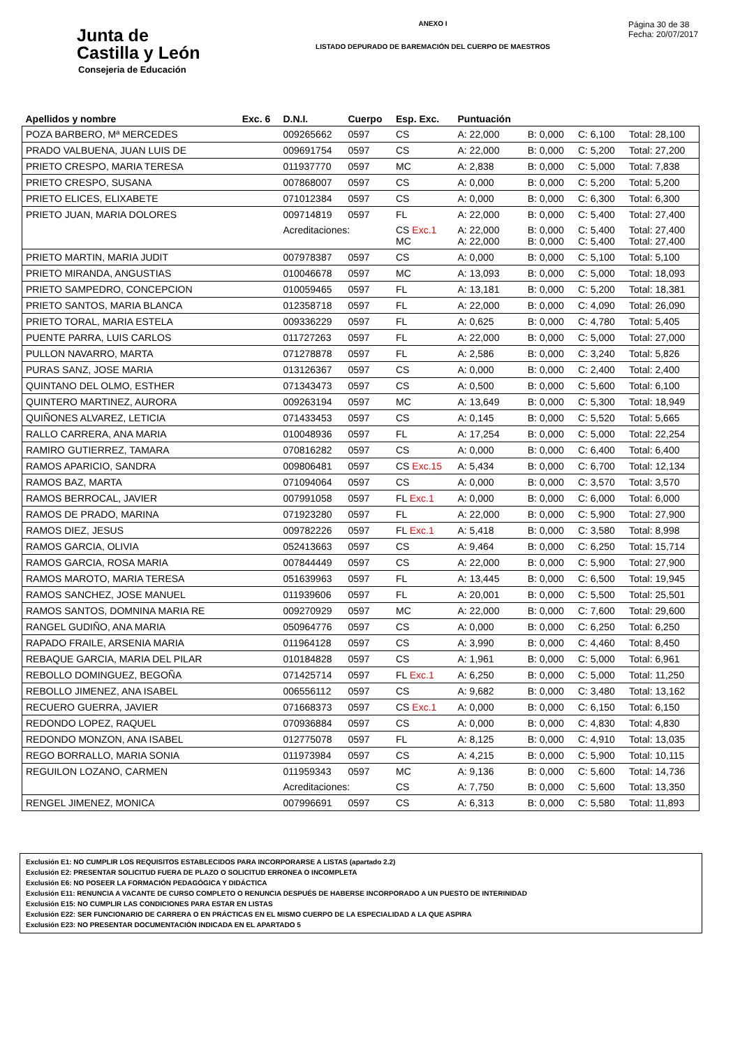Junta de
Castilla y León
Consejeria de Educación
ANEXO I
LISTADO DEPURADO DE BAREMACIÓN DEL CUERPO DE MAESTROS
Página 30 de 38
Fecha: 20/07/2017
| Apellidos y nombre | Exc. 6 | D.N.I. | Cuerpo | Esp. Exc. | Puntuación | | | |
| --- | --- | --- | --- | --- | --- | --- | --- | --- |
| POZA BARBERO, Mª MERCEDES | | 009265662 | 0597 | CS | A: 22,000 | B: 0,000 | C: 6,100 | Total: 28,100 |
| PRADO VALBUENA, JUAN LUIS DE | | 009691754 | 0597 | CS | A: 22,000 | B: 0,000 | C: 5,200 | Total: 27,200 |
| PRIETO CRESPO, MARIA TERESA | | 011937770 | 0597 | MC | A: 2,838 | B: 0,000 | C: 5,000 | Total: 7,838 |
| PRIETO CRESPO, SUSANA | | 007868007 | 0597 | CS | A: 0,000 | B: 0,000 | C: 5,200 | Total: 5,200 |
| PRIETO ELICES, ELIXABETE | | 071012384 | 0597 | CS | A: 0,000 | B: 0,000 | C: 6,300 | Total: 6,300 |
| PRIETO JUAN, MARIA DOLORES | | 009714819 | 0597 | FL | A: 22,000 | B: 0,000 | C: 5,400 | Total: 27,400 |
| | | Acreditaciones: | | CS Exc.1 MC | A: 22,000 A: 22,000 | B: 0,000 B: 0,000 | C: 5,400 C: 5,400 | Total: 27,400 Total: 27,400 |
| PRIETO MARTIN, MARIA JUDIT | | 007978387 | 0597 | CS | A: 0,000 | B: 0,000 | C: 5,100 | Total: 5,100 |
| PRIETO MIRANDA, ANGUSTIAS | | 010046678 | 0597 | MC | A: 13,093 | B: 0,000 | C: 5,000 | Total: 18,093 |
| PRIETO SAMPEDRO, CONCEPCION | | 010059465 | 0597 | FL | A: 13,181 | B: 0,000 | C: 5,200 | Total: 18,381 |
| PRIETO SANTOS, MARIA BLANCA | | 012358718 | 0597 | FL | A: 22,000 | B: 0,000 | C: 4,090 | Total: 26,090 |
| PRIETO TORAL, MARIA ESTELA | | 009336229 | 0597 | FL | A: 0,625 | B: 0,000 | C: 4,780 | Total: 5,405 |
| PUENTE PARRA, LUIS CARLOS | | 011727263 | 0597 | FL | A: 22,000 | B: 0,000 | C: 5,000 | Total: 27,000 |
| PULLON NAVARRO, MARTA | | 071278878 | 0597 | FL | A: 2,586 | B: 0,000 | C: 3,240 | Total: 5,826 |
| PURAS SANZ, JOSE MARIA | | 013126367 | 0597 | CS | A: 0,000 | B: 0,000 | C: 2,400 | Total: 2,400 |
| QUINTANO DEL OLMO, ESTHER | | 071343473 | 0597 | CS | A: 0,500 | B: 0,000 | C: 5,600 | Total: 6,100 |
| QUINTERO MARTINEZ, AURORA | | 009263194 | 0597 | MC | A: 13,649 | B: 0,000 | C: 5,300 | Total: 18,949 |
| QUIÑONES ALVAREZ, LETICIA | | 071433453 | 0597 | CS | A: 0,145 | B: 0,000 | C: 5,520 | Total: 5,665 |
| RALLO CARRERA, ANA MARIA | | 010048936 | 0597 | FL | A: 17,254 | B: 0,000 | C: 5,000 | Total: 22,254 |
| RAMIRO GUTIERREZ, TAMARA | | 070816282 | 0597 | CS | A: 0,000 | B: 0,000 | C: 6,400 | Total: 6,400 |
| RAMOS APARICIO, SANDRA | | 009806481 | 0597 | CS Exc.15 | A: 5,434 | B: 0,000 | C: 6,700 | Total: 12,134 |
| RAMOS BAZ, MARTA | | 071094064 | 0597 | CS | A: 0,000 | B: 0,000 | C: 3,570 | Total: 3,570 |
| RAMOS BERROCAL, JAVIER | | 007991058 | 0597 | FL Exc.1 | A: 0,000 | B: 0,000 | C: 6,000 | Total: 6,000 |
| RAMOS DE PRADO, MARINA | | 071923280 | 0597 | FL | A: 22,000 | B: 0,000 | C: 5,900 | Total: 27,900 |
| RAMOS DIEZ, JESUS | | 009782226 | 0597 | FL Exc.1 | A: 5,418 | B: 0,000 | C: 3,580 | Total: 8,998 |
| RAMOS GARCIA, OLIVIA | | 052413663 | 0597 | CS | A: 9,464 | B: 0,000 | C: 6,250 | Total: 15,714 |
| RAMOS GARCIA, ROSA MARIA | | 007844449 | 0597 | CS | A: 22,000 | B: 0,000 | C: 5,900 | Total: 27,900 |
| RAMOS MAROTO, MARIA TERESA | | 051639963 | 0597 | FL | A: 13,445 | B: 0,000 | C: 6,500 | Total: 19,945 |
| RAMOS SANCHEZ, JOSE MANUEL | | 011939606 | 0597 | FL | A: 20,001 | B: 0,000 | C: 5,500 | Total: 25,501 |
| RAMOS SANTOS, DOMNINA MARIA RE | | 009270929 | 0597 | MC | A: 22,000 | B: 0,000 | C: 7,600 | Total: 29,600 |
| RANGEL GUDIÑO, ANA MARIA | | 050964776 | 0597 | CS | A: 0,000 | B: 0,000 | C: 6,250 | Total: 6,250 |
| RAPADO FRAILE, ARSENIA MARIA | | 011964128 | 0597 | CS | A: 3,990 | B: 0,000 | C: 4,460 | Total: 8,450 |
| REBAQUE GARCIA, MARIA DEL PILAR | | 010184828 | 0597 | CS | A: 1,961 | B: 0,000 | C: 5,000 | Total: 6,961 |
| REBOLLO DOMINGUEZ, BEGOÑA | | 071425714 | 0597 | FL Exc.1 | A: 6,250 | B: 0,000 | C: 5,000 | Total: 11,250 |
| REBOLLO JIMENEZ, ANA ISABEL | | 006556112 | 0597 | CS | A: 9,682 | B: 0,000 | C: 3,480 | Total: 13,162 |
| RECUERO GUERRA, JAVIER | | 071668373 | 0597 | CS Exc.1 | A: 0,000 | B: 0,000 | C: 6,150 | Total: 6,150 |
| REDONDO LOPEZ, RAQUEL | | 070936884 | 0597 | CS | A: 0,000 | B: 0,000 | C: 4,830 | Total: 4,830 |
| REDONDO MONZON, ANA ISABEL | | 012775078 | 0597 | FL | A: 8,125 | B: 0,000 | C: 4,910 | Total: 13,035 |
| REGO BORRALLO, MARIA SONIA | | 011973984 | 0597 | CS | A: 4,215 | B: 0,000 | C: 5,900 | Total: 10,115 |
| REGUILON LOZANO, CARMEN | | 011959343 | 0597 | MC | A: 9,136 | B: 0,000 | C: 5,600 | Total: 14,736 |
| | | Acreditaciones: | | CS | A: 7,750 | B: 0,000 | C: 5,600 | Total: 13,350 |
| RENGEL JIMENEZ, MONICA | | 007996691 | 0597 | CS | A: 6,313 | B: 0,000 | C: 5,580 | Total: 11,893 |
Exclusión E1: NO CUMPLIR LOS REQUISITOS ESTABLECIDOS PARA INCORPORARSE A LISTAS (apartado 2.2)
Exclusión E2: PRESENTAR SOLICITUD FUERA DE PLAZO O SOLICITUD ERRONEA O INCOMPLETA
Exclusión E6: NO POSEER LA FORMACIÓN PEDAGÓGICA Y DIDÁCTICA
Exclusión E11: RENUNCIA A VACANTE DE CURSO COMPLETO O RENUNCIA DESPUÉS DE HABERSE INCORPORADO A UN PUESTO DE INTERINIDAD
Exclusión E15: NO CUMPLIR LAS CONDICIONES PARA ESTAR EN LISTAS
Exclusión E22: SER FUNCIONARIO DE CARRERA O EN PRÁCTICAS EN EL MISMO CUERPO DE LA ESPECIALIDAD A LA QUE ASPIRA
Exclusión E23: NO PRESENTAR DOCUMENTACIÓN INDICADA EN EL APARTADO 5